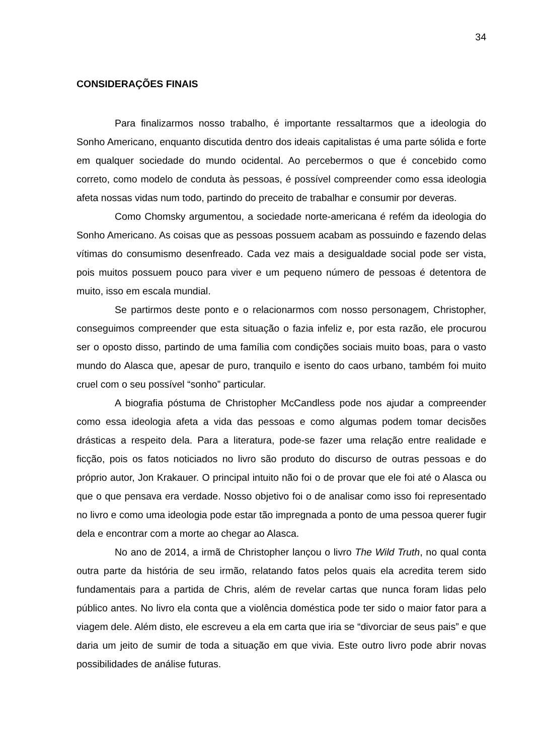34
CONSIDERAÇÕES FINAIS
Para finalizarmos nosso trabalho, é importante ressaltarmos que a ideologia do Sonho Americano, enquanto discutida dentro dos ideais capitalistas é uma parte sólida e forte em qualquer sociedade do mundo ocidental. Ao percebermos o que é concebido como correto, como modelo de conduta às pessoas, é possível compreender como essa ideologia afeta nossas vidas num todo, partindo do preceito de trabalhar e consumir por deveras.
Como Chomsky argumentou, a sociedade norte-americana é refém da ideologia do Sonho Americano. As coisas que as pessoas possuem acabam as possuindo e fazendo delas vítimas do consumismo desenfreado. Cada vez mais a desigualdade social pode ser vista, pois muitos possuem pouco para viver e um pequeno número de pessoas é detentora de muito, isso em escala mundial.
Se partirmos deste ponto e o relacionarmos com nosso personagem, Christopher, conseguimos compreender que esta situação o fazia infeliz e, por esta razão, ele procurou ser o oposto disso, partindo de uma família com condições sociais muito boas, para o vasto mundo do Alasca que, apesar de puro, tranquilo e isento do caos urbano, também foi muito cruel com o seu possível “sonho” particular.
A biografia póstuma de Christopher McCandless pode nos ajudar a compreender como essa ideologia afeta a vida das pessoas e como algumas podem tomar decisões drásticas a respeito dela. Para a literatura, pode-se fazer uma relação entre realidade e ficção, pois os fatos noticiados no livro são produto do discurso de outras pessoas e do próprio autor, Jon Krakauer. O principal intuito não foi o de provar que ele foi até o Alasca ou que o que pensava era verdade. Nosso objetivo foi o de analisar como isso foi representado no livro e como uma ideologia pode estar tão impregnada a ponto de uma pessoa querer fugir dela e encontrar com a morte ao chegar ao Alasca.
No ano de 2014, a irmã de Christopher lançou o livro The Wild Truth, no qual conta outra parte da história de seu irmão, relatando fatos pelos quais ela acredita terem sido fundamentais para a partida de Chris, além de revelar cartas que nunca foram lidas pelo público antes. No livro ela conta que a violência doméstica pode ter sido o maior fator para a viagem dele. Além disto, ele escreveu a ela em carta que iria se “divorciar de seus pais” e que daria um jeito de sumir de toda a situação em que vivia. Este outro livro pode abrir novas possibilidades de análise futuras.